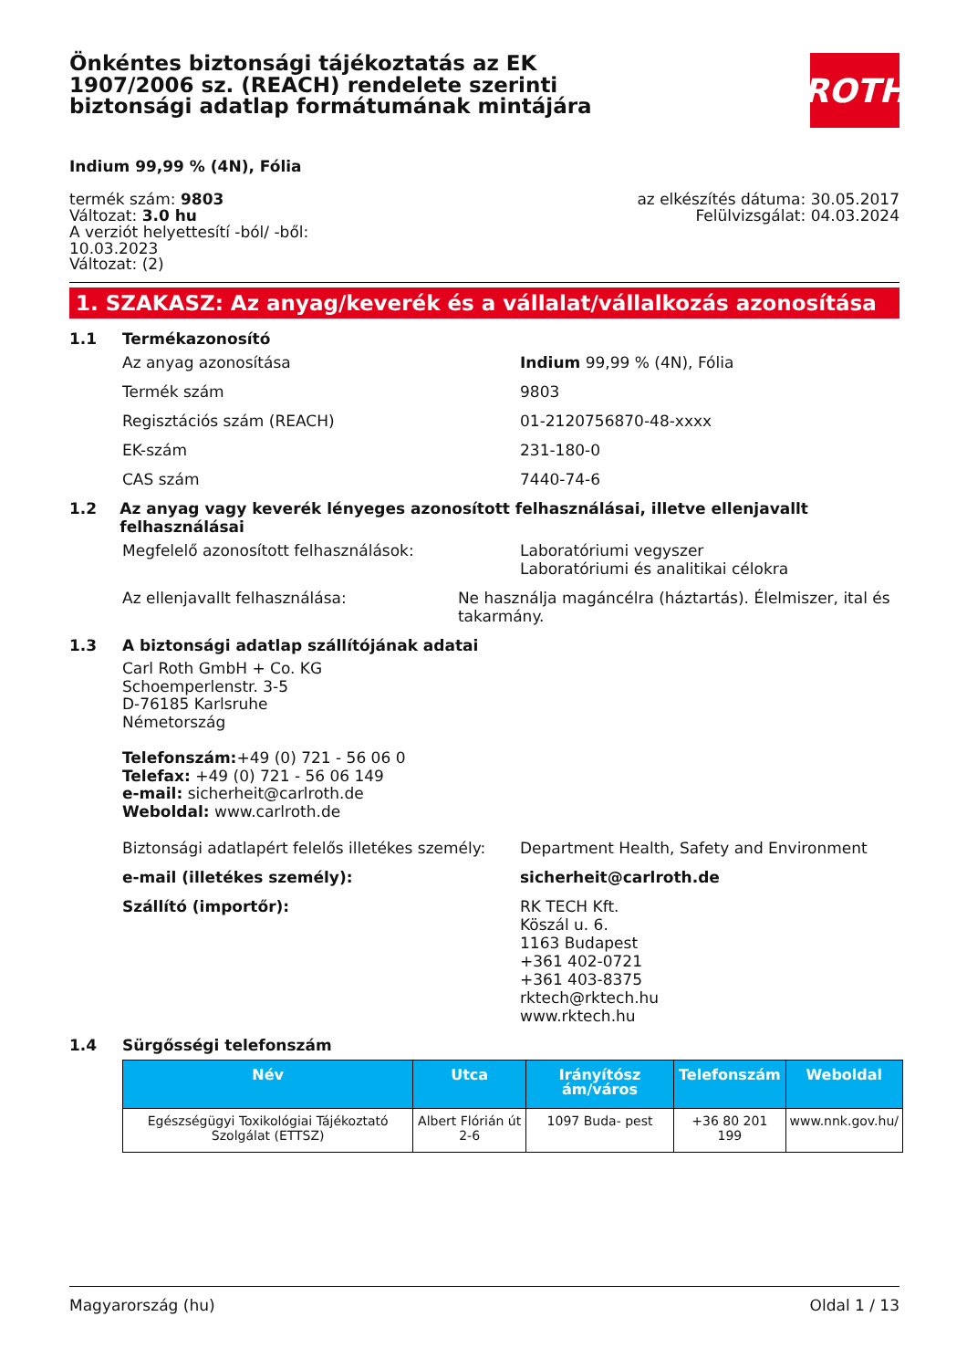Önkéntes biztonsági tájékoztatás az EK 1907/2006 sz. (REACH) rendelete szerinti biztonsági adatlap formátumának mintájára
ROTH
Indium 99,99 % (4N), Fólia
termék szám: 9803
Változat: 3.0 hu
A verziót helyettesítí -ból/ -ből:
10.03.2023
Változat: (2)
az elkészítés dátuma: 30.05.2017
Felülvizsgálat: 04.03.2024
1. SZAKASZ: Az anyag/keverék és a vállalat/vállalkozás azonosítása
1.1 Termékazonosító
Az anyag azonosítása Indium 99,99 % (4N), Fólia
Termék szám 9803
Regisztációs szám (REACH) 01-2120756870-48-xxxx
EK-szám 231-180-0
CAS szám 7440-74-6
1.2 Az anyag vagy keverék lényeges azonosított felhasználásai, illetve ellenjavallt felhasználásai
Megfelelő azonosított felhasználások: Laboratóriumi vegyszer
Laboratóriumi és analitikai célokra
Az ellenjavallt felhasználása: Ne használja magáncélra (háztartás). Élelmiszer, ital és takarmány.
1.3 A biztonsági adatlap szállítójának adatai
Carl Roth GmbH + Co. KG
Schoemperlenstr. 3-5
D-76185 Karlsruhe
Németország
Telefonszám:+49 (0) 721 - 56 06 0
Telefax: +49 (0) 721 - 56 06 149
e-mail: sicherheit@carlroth.de
Weboldal: www.carlroth.de
Biztonsági adatlapért felelős illetékes személy:
Department Health, Safety and Environment
e-mail (illetékes személy): sicherheit@carlroth.de
Szállító (importőr): RK TECH Kft.
Köszál u. 6.
1163 Budapest
+361 402-0721
+361 403-8375
rktech@rktech.hu
www.rktech.hu
1.4 Sürgősségi telefonszám
| Név | Utca | Irányítósz ám/város | Telefonszám | Weboldal |
| --- | --- | --- | --- | --- |
| Egészségügyi Toxikológiai Tájékoztató Szolgálat (ETTSZ) | Albert Flórián út 2-6 | 1097 Buda- pest | +36 80 201 199 | www.nnk.gov.hu/ |
Magyarország (hu) Oldal 1 / 13